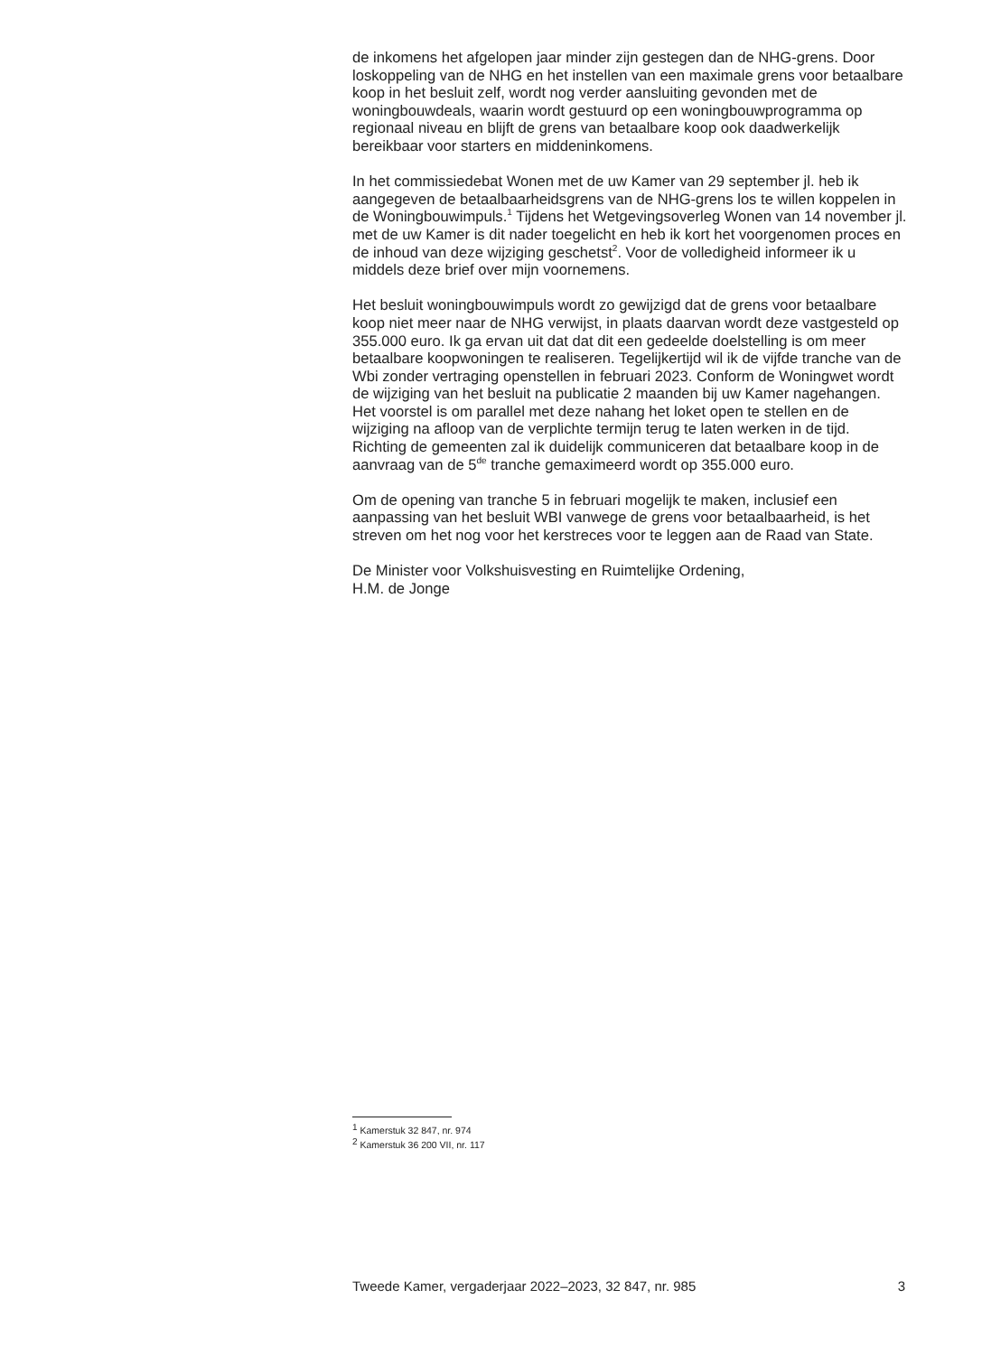de inkomens het afgelopen jaar minder zijn gestegen dan de NHG-grens. Door loskoppeling van de NHG en het instellen van een maximale grens voor betaalbare koop in het besluit zelf, wordt nog verder aansluiting gevonden met de woningbouwdeals, waarin wordt gestuurd op een woningbouwprogramma op regionaal niveau en blijft de grens van betaalbare koop ook daadwerkelijk bereikbaar voor starters en middeninkomens.
In het commissiedebat Wonen met de uw Kamer van 29 september jl. heb ik aangegeven de betaalbaarheidsgrens van de NHG-grens los te willen koppelen in de Woningbouwimpuls.<sup>1</sup> Tijdens het Wetgevingsoverleg Wonen van 14 november jl. met de uw Kamer is dit nader toegelicht en heb ik kort het voorgenomen proces en de inhoud van deze wijziging geschetst<sup>2</sup>. Voor de volledigheid informeer ik u middels deze brief over mijn voornemens.
Het besluit woningbouwimpuls wordt zo gewijzigd dat de grens voor betaalbare koop niet meer naar de NHG verwijst, in plaats daarvan wordt deze vastgesteld op 355.000 euro. Ik ga ervan uit dat dat dit een gedeelde doelstelling is om meer betaalbare koopwoningen te realiseren. Tegelijkertijd wil ik de vijfde tranche van de Wbi zonder vertraging openstellen in februari 2023. Conform de Woningwet wordt de wijziging van het besluit na publicatie 2 maanden bij uw Kamer nagehangen. Het voorstel is om parallel met deze nahang het loket open te stellen en de wijziging na afloop van de verplichte termijn terug te laten werken in de tijd. Richting de gemeenten zal ik duidelijk communiceren dat betaalbare koop in de aanvraag van de 5<sup>de</sup> tranche gemaximeerd wordt op 355.000 euro.
Om de opening van tranche 5 in februari mogelijk te maken, inclusief een aanpassing van het besluit WBI vanwege de grens voor betaalbaarheid, is het streven om het nog voor het kerstreces voor te leggen aan de Raad van State.
De Minister voor Volkshuisvesting en Ruimtelijke Ordening,
H.M. de Jonge
<sup>1</sup> Kamerstuk 32 847, nr. 974
<sup>2</sup> Kamerstuk 36 200 VII, nr. 117
Tweede Kamer, vergaderjaar 2022–2023, 32 847, nr. 985 3